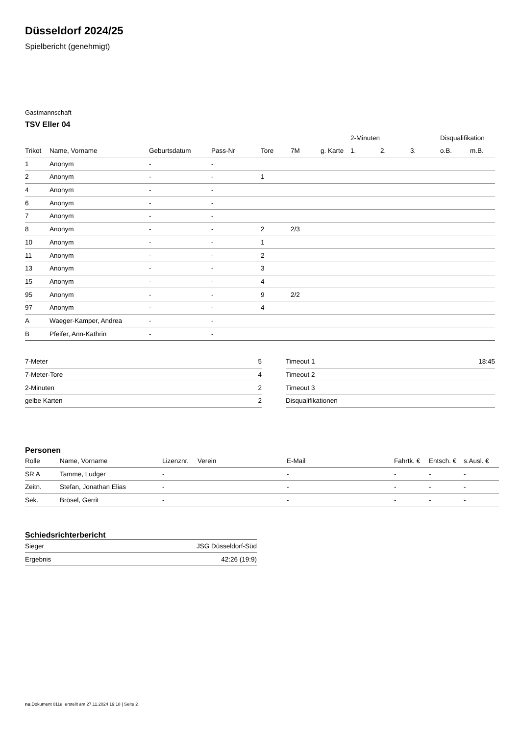Düsseldorf 2024/25
Spielbericht (genehmigt)
Gastmannschaft
TSV Eller 04
| | | | | | | | 2-Minuten | | | Disqualifikation | |
| --- | --- | --- | --- | --- | --- | --- | --- | --- | --- | --- | --- |
| Trikot | Name, Vorname | Geburtsdatum | Pass-Nr | Tore | 7M | g. Karte | 1. | 2. | 3. | o.B. | m.B. |
| 1 | Anonym | - | - | | | | | | | | |
| 2 | Anonym | - | - | 1 | | | | | | | |
| 4 | Anonym | - | - | | | | | | | | |
| 6 | Anonym | - | - | | | | | | | | |
| 7 | Anonym | - | - | | | | | | | | |
| 8 | Anonym | - | - | 2 | 2/3 | | | | | | |
| 10 | Anonym | - | - | 1 | | | | | | | |
| 11 | Anonym | - | - | 2 | | | | | | | |
| 13 | Anonym | - | - | 3 | | | | | | | |
| 15 | Anonym | - | - | 4 | | | | | | | |
| 95 | Anonym | - | - | 9 | 2/2 | | | | | | |
| 97 | Anonym | - | - | 4 | | | | | | | |
| A | Waeger-Kamper, Andrea | - | - | | | | | | | | |
| B | Pfeifer, Ann-Kathrin | - | - | | | | | | | | |
| 7-Meter | 5 |
| 7-Meter-Tore | 4 |
| 2-Minuten | 2 |
| gelbe Karten | 2 |
| Timeout 1 | 18:45 |
| Timeout 2 | |
| Timeout 3 | |
| Disqualifikationen | |
Personen
| Rolle | Name, Vorname | Lizenznr. | Verein | E-Mail | Fahrtk. € | Entsch. € | s.Ausl. € |
| --- | --- | --- | --- | --- | --- | --- | --- |
| SR A | Tamme, Ludger | - | | - | - | - | - |
| Zeitn. | Stefan, Jonathan Elias | - | | - | - | - | - |
| Sek. | Brösel, Gerrit | - | | - | - | - | - |
Schiedsrichterbericht
| Sieger | JSG Düsseldorf-Süd |
| Ergebnis | 42:26 (19:9) |
nu.Dokument 011e, erstellt am 27.11.2024 19:18 | Seite 2